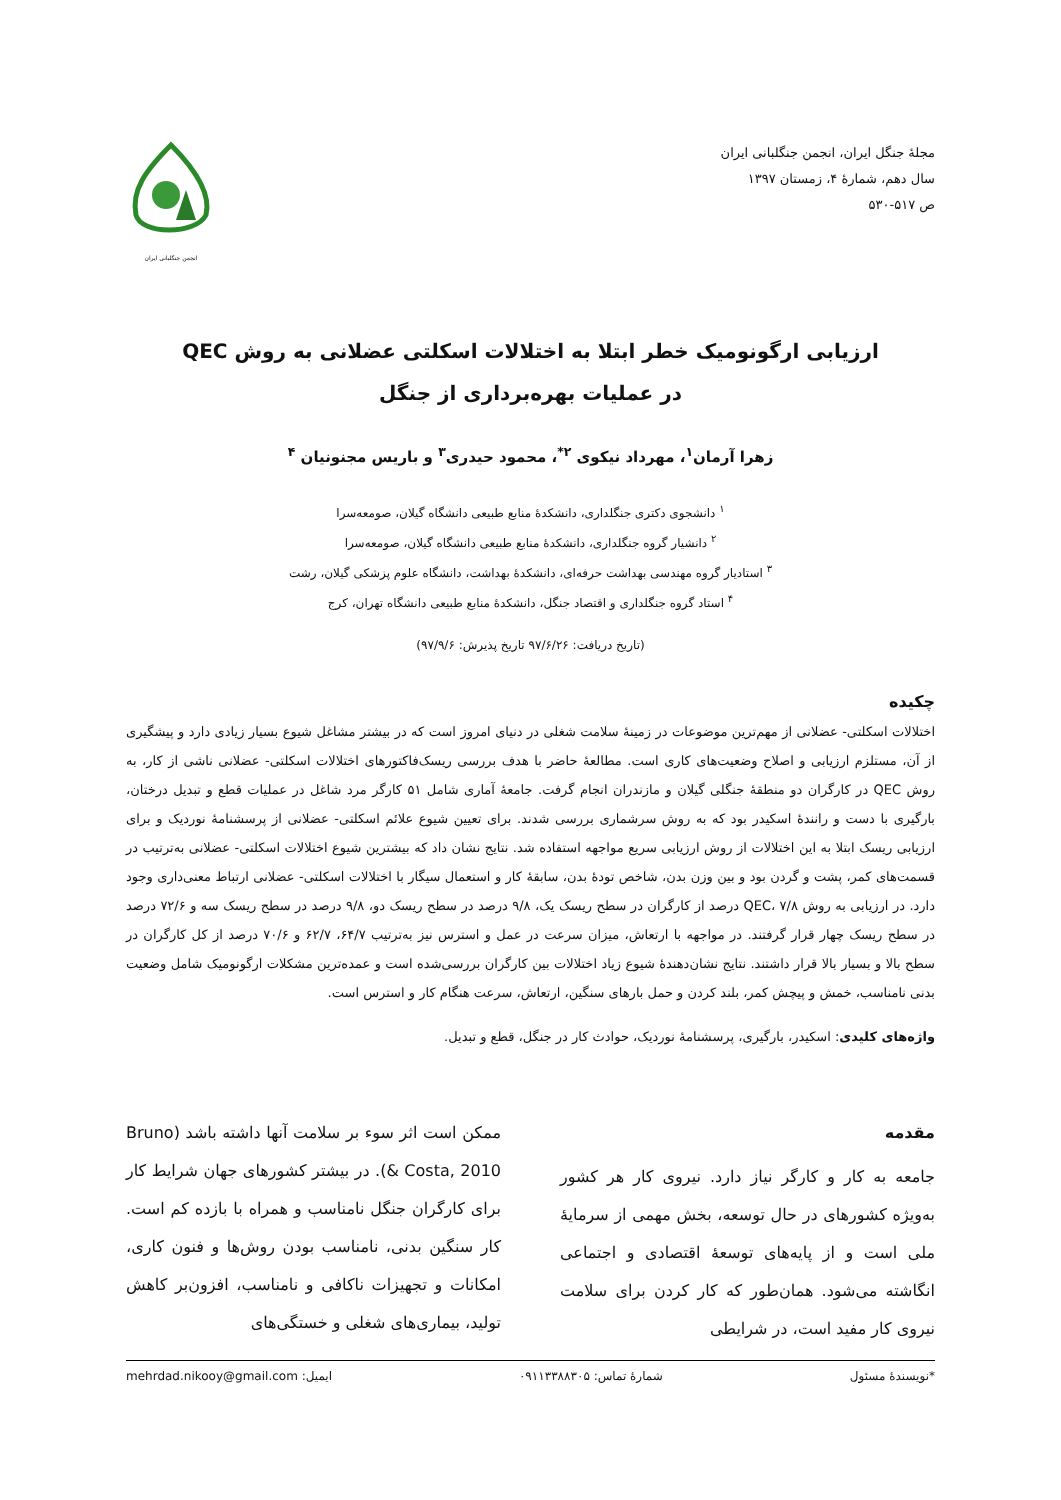مجلهٔ جنگل ایران، انجمن جنگلبانی ایران
سال دهم، شمارهٔ ۴، زمستان ۱۳۹۷
ص ۵۱۷-۵۳۰
انجمن جنگلبانی ایران
ارزیابی ارگونومیک خطر ابتلا به اختلالات اسکلتی عضلانی به روش QEC
در عملیات بهره‌برداری از جنگل
زهرا آرمان<sup>۱</sup>، مهرداد نیکوی <sup>۲*</sup>، محمود حیدری<sup>۳</sup> و باریس مجنونیان <sup>۴</sup>
<sup>۱</sup> دانشجوی دکتری جنگلداری، دانشکدهٔ منابع طبیعی دانشگاه گیلان، صومعه‌سرا
<sup>۲</sup> دانشیار گروه جنگلداری، دانشکدهٔ منابع طبیعی دانشگاه گیلان، صومعه‌سرا
<sup>۳</sup> استادیار گروه مهندسی بهداشت حرفه‌ای، دانشکدهٔ بهداشت، دانشگاه علوم پزشکی گیلان، رشت
<sup>۴</sup> استاد گروه جنگلداری و اقتصاد جنگل، دانشکدهٔ منابع طبیعی دانشگاه تهران، کرج
(تاریخ دریافت: ۹۷/۶/۲۶ تاریخ پذیرش: ۹۷/۹/۶)
چکیده
اختلالات اسکلتی- عضلانی از مهم‌ترین موضوعات در زمینهٔ سلامت شغلی در دنیای امروز است که در بیشتر مشاغل شیوع بسیار زیادی دارد و پیشگیری از آن، مستلزم ارزیابی و اصلاح وضعیت‌های کاری است. مطالعهٔ حاضر با هدف بررسی ریسک‌فاکتورهای اختلالات اسکلتی- عضلانی ناشی از کار، به روش QEC در کارگران دو منطقهٔ جنگلی گیلان و مازندران انجام گرفت. جامعهٔ آماری شامل ۵۱ کارگر مرد شاغل در عملیات قطع و تبدیل درختان، بارگیری با دست و رانندهٔ اسکیدر بود که به روش سرشماری بررسی شدند. برای تعیین شیوع علائم اسکلتی- عضلانی از پرسشنامهٔ نوردیک و برای ارزیابی ریسک ابتلا به این اختلالات از روش ارزیابی سریع مواجهه استفاده شد. نتایج نشان داد که بیشترین شیوع اختلالات اسکلتی- عضلانی به‌ترتیب در قسمت‌های کمر، پشت و گردن بود و بین وزن بدن، شاخص تودهٔ بدن، سابقهٔ کار و استعمال سیگار با اختلالات اسکلتی- عضلانی ارتباط معنی‌داری وجود دارد. در ارزیابی به روش QEC، ۷/۸ درصد از کارگران در سطح ریسک یک، ۹/۸ درصد در سطح ریسک دو، ۹/۸ درصد در سطح ریسک سه و ۷۲/۶ درصد در سطح ریسک چهار قرار گرفتند. در مواجهه با ارتعاش، میزان سرعت در عمل و استرس نیز به‌ترتیب ۶۴/۷، ۶۲/۷ و ۷۰/۶ درصد از کل کارگران در سطح بالا و بسیار بالا قرار داشتند. نتایج نشان‌دهندهٔ شیوع زیاد اختلالات بین کارگران بررسی‌شده است و عمده‌ترین مشکلات ارگونومیک شامل وضعیت بدنی نامناسب، خمش و پیچش کمر، بلند کردن و حمل بارهای سنگین، ارتعاش، سرعت هنگام کار و استرس است.
واژه‌های کلیدی: اسکیدر، بارگیری، پرسشنامهٔ نوردیک، حوادث کار در جنگل، قطع و تبدیل.
مقدمه
جامعه به کار و کارگر نیاز دارد. نیروی کار هر کشور به‌ویژه کشورهای در حال توسعه، بخش مهمی از سرمایهٔ ملی است و از پایه‌های توسعهٔ اقتصادی و اجتماعی انگاشته می‌شود. همان‌طور که کار کردن برای سلامت نیروی کار مفید است، در شرایطی
ممکن است اثر سوء بر سلامت آنها داشته باشد (Bruno & Costa, 2010). در بیشتر کشورهای جهان شرایط کار برای کارگران جنگل نامناسب و همراه با بازده کم است. کار سنگین بدنی، نامناسب بودن روش‌ها و فنون کاری، امکانات و تجهیزات ناکافی و نامناسب، افزون‌بر کاهش تولید، بیماری‌های شغلی و خستگی‌های
*نویسندهٔ مسئول شمارهٔ تماس: ۰۹۱۱۳۳۸۸۳۰۵ ایمیل: mehrdad.nikooy@gmail.com